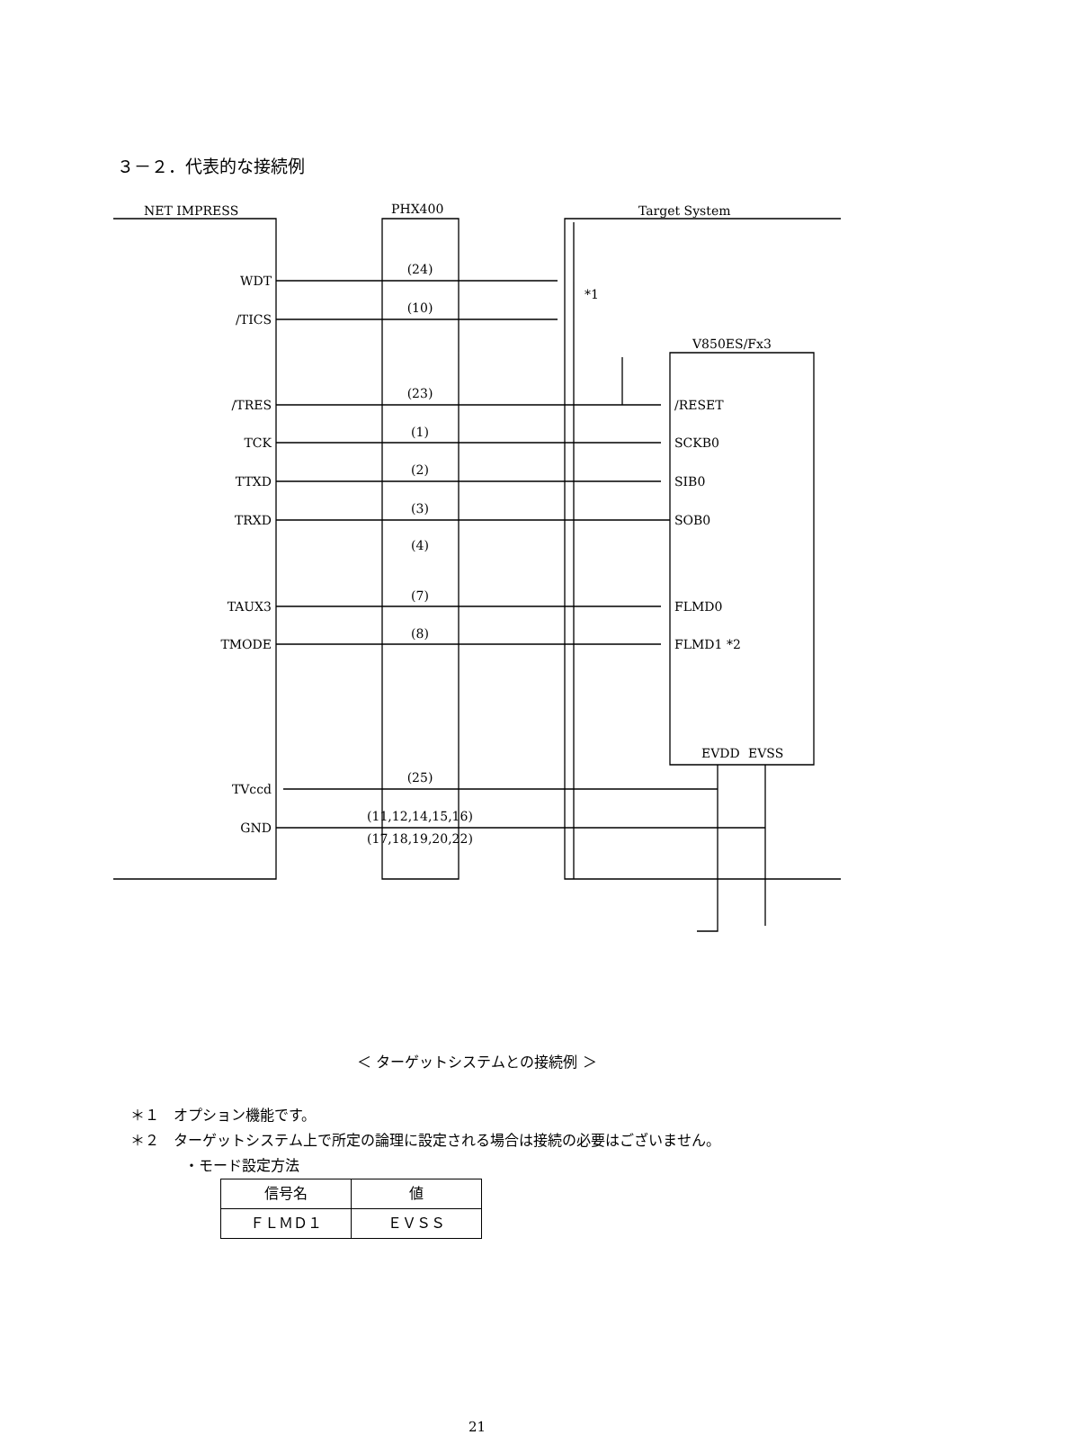３－２．代表的な接続例
NET IMPRESS
PHX400
Target System
V850ES/Fx3
WDT
/TICS
/TRES
TCK
TTXD
TRXD
TAUX3
TMODE
TVccd
GND
(24)
(10)
(23)
(1)
(2)
(3)
(4)
(7)
(8)
(25)
(11,12,14,15,16)
(17,18,19,20,22)
*1
/RESET
SCKB0
SIB0
SOB0
FLMD0
FLMD1 *2
EVDD
EVSS
＜ ターゲットシステムとの接続例 ＞
＊１　オプション機能です。
＊２　ターゲットシステム上で所定の論理に設定される場合は接続の必要はございません。
・モード設定方法
| 信号名 | 値 |
| --- | --- |
| ＦＬＭＤ１ | ＥＶＳＳ |
21